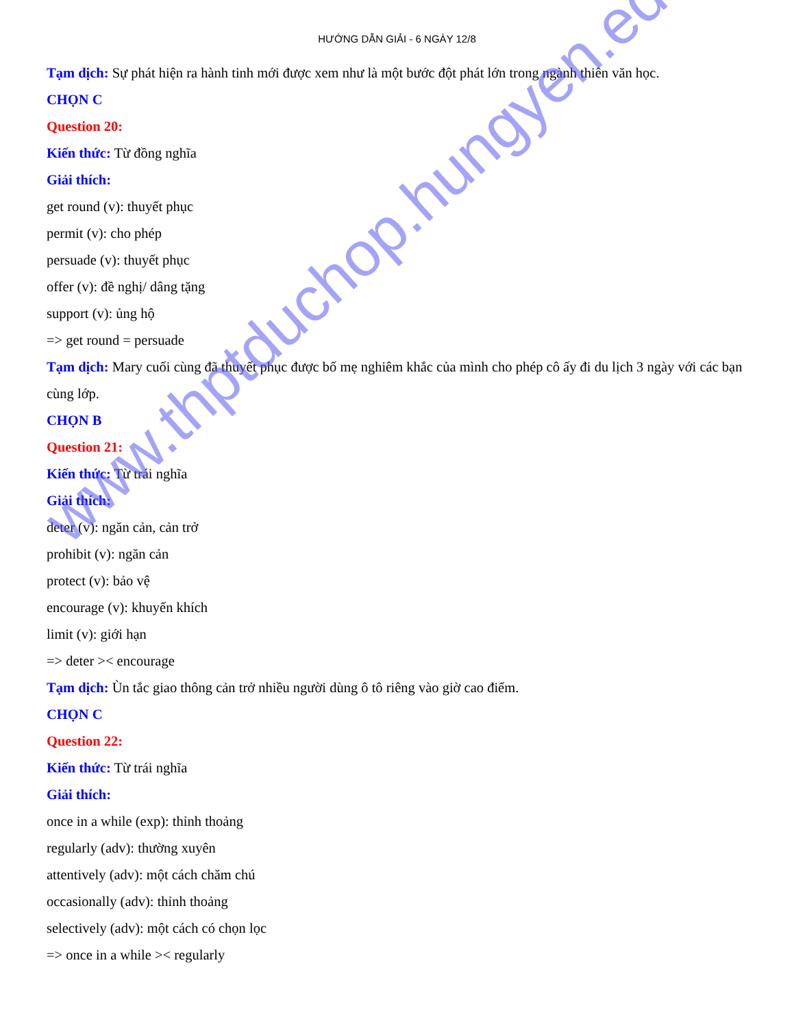HƯỚNG DẪN GIẢI - 6 NGÀY 12/8
Tạm dịch: Sự phát hiện ra hành tinh mới được xem như là một bước đột phát lớn trong ngành thiên văn học.
CHỌN C
Question 20:
Kiến thức: Từ đồng nghĩa
Giải thích:
get round (v): thuyết phục
permit (v): cho phép
persuade (v): thuyết phục
offer (v): đề nghị/ dâng tặng
support (v): ủng hộ
=> get round = persuade
Tạm dịch: Mary cuối cùng đã thuyết phục được bố mẹ nghiêm khắc của mình cho phép cô ấy đi du lịch 3 ngày với các bạn cùng lớp.
CHỌN B
Question 21:
Kiến thức: Từ trái nghĩa
Giải thích:
deter (v): ngăn cản, cản trở
prohibit (v): ngăn cản
protect (v): bảo vệ
encourage (v): khuyến khích
limit (v): giới hạn
=> deter >< encourage
Tạm dịch: Ùn tắc giao thông cản trở nhiều người dùng ô tô riêng vào giờ cao điểm.
CHỌN C
Question 22:
Kiến thức: Từ trái nghĩa
Giải thích:
once in a while (exp): thỉnh thoảng
regularly (adv): thường xuyên
attentively (adv): một cách chăm chú
occasionally (adv): thỉnh thoảng
selectively (adv): một cách có chọn lọc
=> once in a while >< regularly
www.thptduchop.hungyen.edu.vn